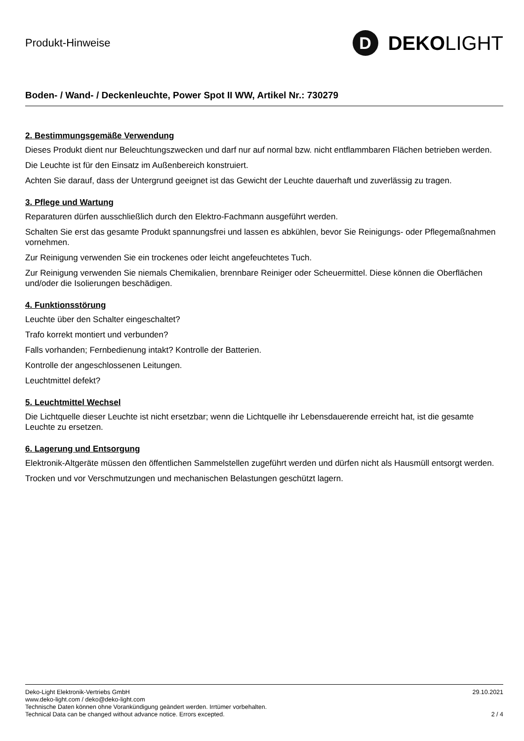Produkt-Hinweise
D
DEKO LIGHT
Boden- / Wand- / Deckenleuchte, Power Spot II WW, Artikel Nr.: 730279
2. Bestimmungsgemäße Verwendung
Dieses Produkt dient nur Beleuchtungszwecken und darf nur auf normal bzw. nicht entflammbaren Flächen betrieben werden.
Die Leuchte ist für den Einsatz im Außenbereich konstruiert.
Achten Sie darauf, dass der Untergrund geeignet ist das Gewicht der Leuchte dauerhaft und zuverlässig zu tragen.
3. Pflege und Wartung
Reparaturen dürfen ausschließlich durch den Elektro-Fachmann ausgeführt werden.
Schalten Sie erst das gesamte Produkt spannungsfrei und lassen es abkühlen, bevor Sie Reinigungs- oder Pflegemaßnahmen vornehmen.
Zur Reinigung verwenden Sie ein trockenes oder leicht angefeuchtetes Tuch.
Zur Reinigung verwenden Sie niemals Chemikalien, brennbare Reiniger oder Scheuermittel. Diese können die Oberflächen und/oder die Isolierungen beschädigen.
4. Funktionsstörung
Leuchte über den Schalter eingeschaltet?
Trafo korrekt montiert und verbunden?
Falls vorhanden; Fernbedienung intakt? Kontrolle der Batterien.
Kontrolle der angeschlossenen Leitungen.
Leuchtmittel defekt?
5. Leuchtmittel Wechsel
Die Lichtquelle dieser Leuchte ist nicht ersetzbar; wenn die Lichtquelle ihr Lebensdauerende erreicht hat, ist die gesamte Leuchte zu ersetzen.
6. Lagerung und Entsorgung
Elektronik-Altgeräte müssen den öffentlichen Sammelstellen zugeführt werden und dürfen nicht als Hausmüll entsorgt werden.
Trocken und vor Verschmutzungen und mechanischen Belastungen geschützt lagern.
Deko-Light Elektronik-Vertriebs GmbH
www.deko-light.com / deko@deko-light.com
Technische Daten können ohne Vorankündigung geändert werden. Irrtümer vorbehalten.
Technical Data can be changed without advance notice. Errors excepted.
29.10.2021
2 / 4